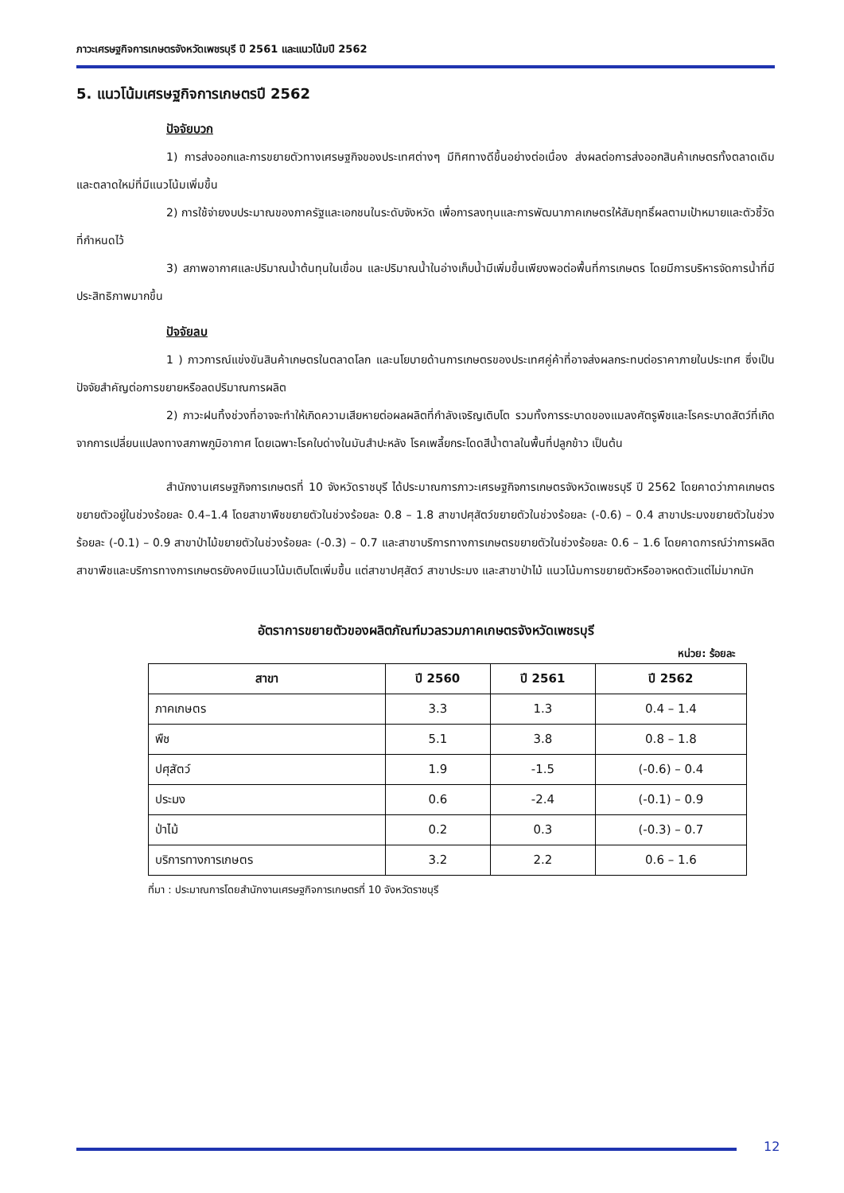ภาวะเศรษฐกิจการเกษตรจังหวัดเพชรบุรี ปี 2561 และแนวโน้มปี 2562
5. แนวโน้มเศรษฐกิจการเกษตรปี 2562
ปัจจัยบวก
1) การส่งออกและการขยายตัวทางเศรษฐกิจของประเทศต่างๆ มีทิศทางดีขึ้นอย่างต่อเนื่อง ส่งผลต่อการส่งออกสินค้าเกษตรทั้งตลาดเดิมและตลาดใหม่ที่มีแนวโน้มเพิ่มขึ้น
2) การใช้จ่ายงบประมาณของภาครัฐและเอกชนในระดับจังหวัด เพื่อการลงทุนและการพัฒนาภาคเกษตรให้สัมฤทธิ์ผลตามเป้าหมายและตัวชี้วัดที่กำหนดไว้
3) สภาพอากาศและปริมาณน้ำต้นทุนในเขื่อน และปริมาณน้ำในอ่างเก็บน้ำมีเพิ่มขึ้นเพียงพอต่อพื้นที่การเกษตร โดยมีการบริหารจัดการน้ำที่มีประสิทธิภาพมากขึ้น
ปัจจัยลบ
1 ) ภาวการณ์แข่งขันสินค้าเกษตรในตลาดโลก และนโยบายด้านการเกษตรของประเทศคู่ค้าที่อาจส่งผลกระทบต่อราคาภายในประเทศ ซึ่งเป็นปัจจัยสำคัญต่อการขยายหรือลดปริมาณการผลิต
2) ภาวะฝนทิ้งช่วงที่อาจจะทำให้เกิดความเสียหายต่อผลผลิตที่กำลังเจริญเติบโต รวมทั้งการระบาดของแมลงศัตรูพืชและโรคระบาดสัตว์ที่เกิดจากการเปลี่ยนแปลงทางสภาพภูมิอากาศ โดยเฉพาะโรคใบด่างในมันสำปะหลัง โรคเพลี้ยกระโดดสีน้ำตาลในพื้นที่ปลูกข้าว เป็นต้น
สำนักงานเศรษฐกิจการเกษตรที่ 10 จังหวัดราชบุรี ได้ประมาณการภาวะเศรษฐกิจการเกษตรจังหวัดเพชรบุรี ปี 2562 โดยคาดว่าภาคเกษตรขยายตัวอยู่ในช่วงร้อยละ 0.4–1.4 โดยสาขาพืชขยายตัวในช่วงร้อยละ 0.8 – 1.8 สาขาปศุสัตว์ขยายตัวในช่วงร้อยละ (-0.6) – 0.4 สาขาประมงขยายตัวในช่วงร้อยละ (-0.1) – 0.9 สาขาป่าไม้ขยายตัวในช่วงร้อยละ (-0.3) – 0.7 และสาขาบริการทางการเกษตรขยายตัวในช่วงร้อยละ 0.6 – 1.6 โดยคาดการณ์ว่าการผลิตสาขาพืชและบริการทางการเกษตรยังคงมีแนวโน้มเติบโตเพิ่มขึ้น แต่สาขาปศุสัตว์ สาขาประมง และสาขาป่าไม้ แนวโน้มการขยายตัวหรืออาจหดตัวแต่ไม่มากนัก
อัตราการขยายตัวของผลิตภัณฑ์มวลรวมภาคเกษตรจังหวัดเพชรบุรี
หน่วย: ร้อยละ
| สาขา | ปี 2560 | ปี 2561 | ปี 2562 |
| --- | --- | --- | --- |
| ภาคเกษตร | 3.3 | 1.3 | 0.4 – 1.4 |
| พืช | 5.1 | 3.8 | 0.8 – 1.8 |
| ปศุสัตว์ | 1.9 | -1.5 | (-0.6) – 0.4 |
| ประมง | 0.6 | -2.4 | (-0.1) – 0.9 |
| ป่าไม้ | 0.2 | 0.3 | (-0.3) – 0.7 |
| บริการทางการเกษตร | 3.2 | 2.2 | 0.6 – 1.6 |
ที่มา : ประมาณการโดยสำนักงานเศรษฐกิจการเกษตรที่ 10 จังหวัดราชบุรี
12